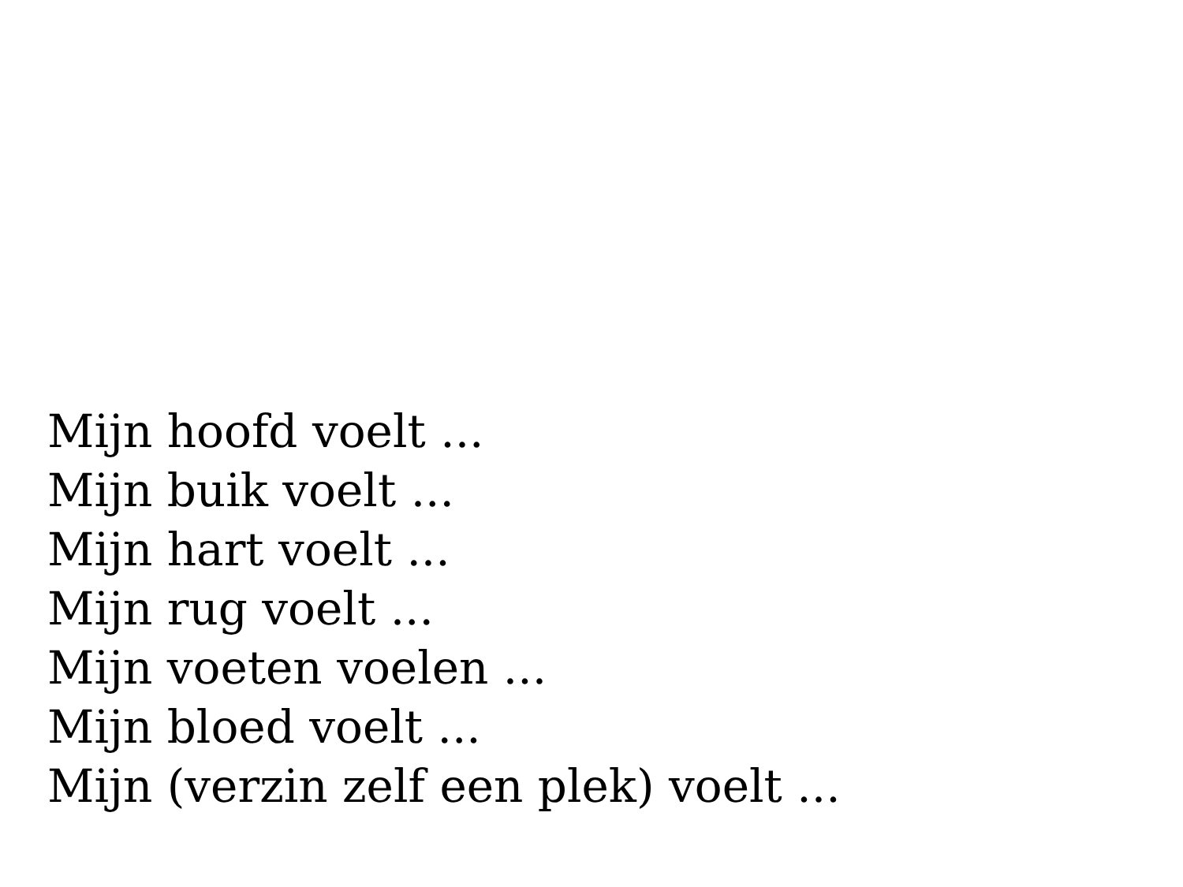Mijn hoofd voelt ...
Mijn buik voelt ...
Mijn hart voelt ...
Mijn rug voelt ...
Mijn voeten voelen ...
Mijn bloed voelt ...
Mijn (verzin zelf een plek) voelt ...